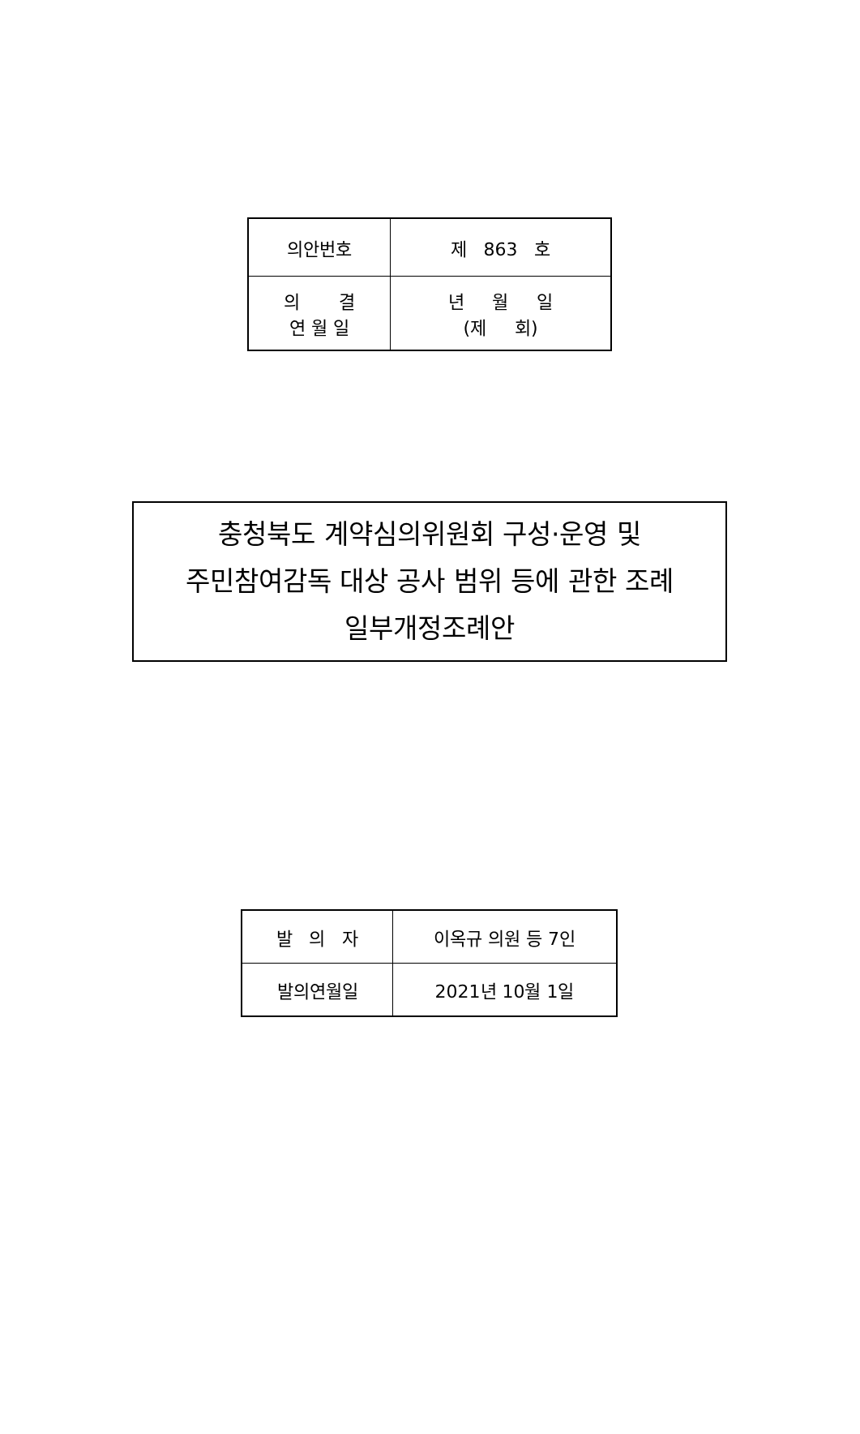| 의안번호 | 제 863 호 |
| 의 결 연 월 일 | 년 월 일 (제 회) |
충청북도 계약심의위원회 구성·운영 및
주민참여감독 대상 공사 범위 등에 관한 조례
일부개정조례안
| 발 의 자 | 이옥규 의원 등 7인 |
| 발의연월일 | 2021년 10월 1일 |